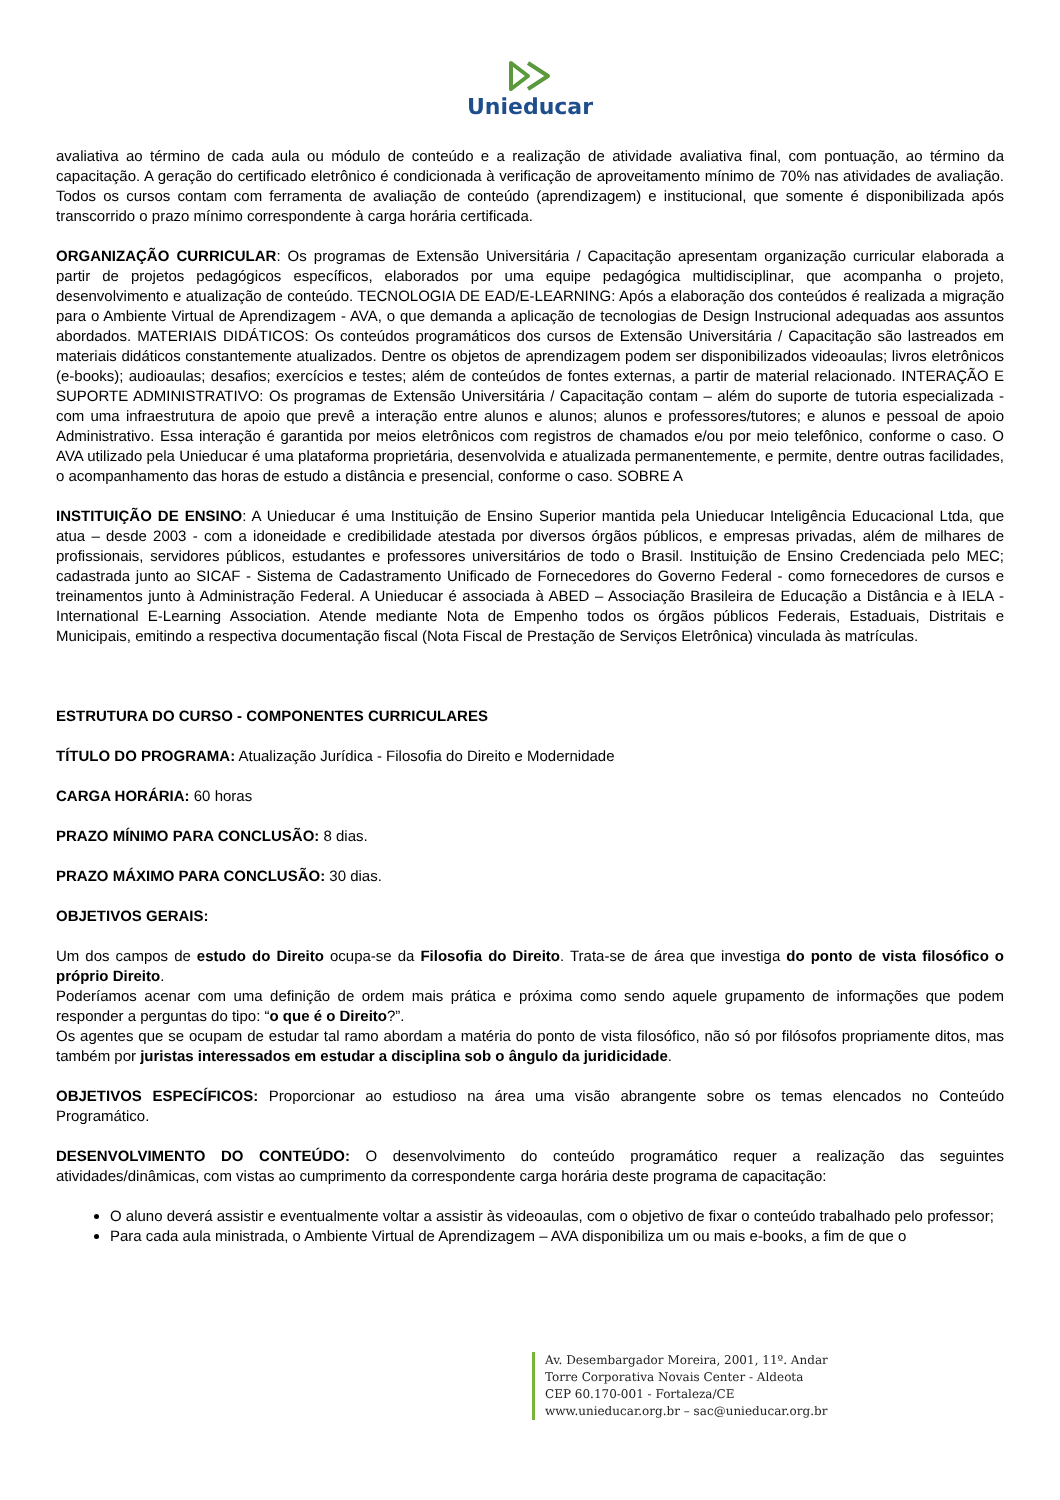Unieducar
avaliativa ao término de cada aula ou módulo de conteúdo e a realização de atividade avaliativa final, com pontuação, ao término da capacitação. A geração do certificado eletrônico é condicionada à verificação de aproveitamento mínimo de 70% nas atividades de avaliação. Todos os cursos contam com ferramenta de avaliação de conteúdo (aprendizagem) e institucional, que somente é disponibilizada após transcorrido o prazo mínimo correspondente à carga horária certificada.
ORGANIZAÇÃO CURRICULAR: Os programas de Extensão Universitária / Capacitação apresentam organização curricular elaborada a partir de projetos pedagógicos específicos, elaborados por uma equipe pedagógica multidisciplinar, que acompanha o projeto, desenvolvimento e atualização de conteúdo. TECNOLOGIA DE EAD/E-LEARNING: Após a elaboração dos conteúdos é realizada a migração para o Ambiente Virtual de Aprendizagem - AVA, o que demanda a aplicação de tecnologias de Design Instrucional adequadas aos assuntos abordados. MATERIAIS DIDÁTICOS: Os conteúdos programáticos dos cursos de Extensão Universitária / Capacitação são lastreados em materiais didáticos constantemente atualizados. Dentre os objetos de aprendizagem podem ser disponibilizados videoaulas; livros eletrônicos (e-books); audioaulas; desafios; exercícios e testes; além de conteúdos de fontes externas, a partir de material relacionado. INTERAÇÃO E SUPORTE ADMINISTRATIVO: Os programas de Extensão Universitária / Capacitação contam – além do suporte de tutoria especializada - com uma infraestrutura de apoio que prevê a interação entre alunos e alunos; alunos e professores/tutores; e alunos e pessoal de apoio Administrativo. Essa interação é garantida por meios eletrônicos com registros de chamados e/ou por meio telefônico, conforme o caso. O AVA utilizado pela Unieducar é uma plataforma proprietária, desenvolvida e atualizada permanentemente, e permite, dentre outras facilidades, o acompanhamento das horas de estudo a distância e presencial, conforme o caso. SOBRE A
INSTITUIÇÃO DE ENSINO: A Unieducar é uma Instituição de Ensino Superior mantida pela Unieducar Inteligência Educacional Ltda, que atua – desde 2003 - com a idoneidade e credibilidade atestada por diversos órgãos públicos, e empresas privadas, além de milhares de profissionais, servidores públicos, estudantes e professores universitários de todo o Brasil. Instituição de Ensino Credenciada pelo MEC; cadastrada junto ao SICAF - Sistema de Cadastramento Unificado de Fornecedores do Governo Federal - como fornecedores de cursos e treinamentos junto à Administração Federal. A Unieducar é associada à ABED – Associação Brasileira de Educação a Distância e à IELA - International E-Learning Association. Atende mediante Nota de Empenho todos os órgãos públicos Federais, Estaduais, Distritais e Municipais, emitindo a respectiva documentação fiscal (Nota Fiscal de Prestação de Serviços Eletrônica) vinculada às matrículas.
ESTRUTURA DO CURSO - COMPONENTES CURRICULARES
TÍTULO DO PROGRAMA: Atualização Jurídica - Filosofia do Direito e Modernidade
CARGA HORÁRIA: 60 horas
PRAZO MÍNIMO PARA CONCLUSÃO: 8 dias.
PRAZO MÁXIMO PARA CONCLUSÃO: 30 dias.
OBJETIVOS GERAIS:
Um dos campos de estudo do Direito ocupa-se da Filosofia do Direito. Trata-se de área que investiga do ponto de vista filosófico o próprio Direito.
Poderíamos acenar com uma definição de ordem mais prática e próxima como sendo aquele grupamento de informações que podem responder a perguntas do tipo: “o que é o Direito?”.
Os agentes que se ocupam de estudar tal ramo abordam a matéria do ponto de vista filosófico, não só por filósofos propriamente ditos, mas também por juristas interessados em estudar a disciplina sob o ângulo da juridicidade.
OBJETIVOS ESPECÍFICOS: Proporcionar ao estudioso na área uma visão abrangente sobre os temas elencados no Conteúdo Programático.
DESENVOLVIMENTO DO CONTEÚDO: O desenvolvimento do conteúdo programático requer a realização das seguintes atividades/dinâmicas, com vistas ao cumprimento da correspondente carga horária deste programa de capacitação:
O aluno deverá assistir e eventualmente voltar a assistir às videoaulas, com o objetivo de fixar o conteúdo trabalhado pelo professor;
Para cada aula ministrada, o Ambiente Virtual de Aprendizagem – AVA disponibiliza um ou mais e-books, a fim de que o
Av. Desembargador Moreira, 2001, 11º. Andar
Torre Corporativa Novais Center - Aldeota
CEP 60.170-001 - Fortaleza/CE
www.unieducar.org.br – sac@unieducar.org.br